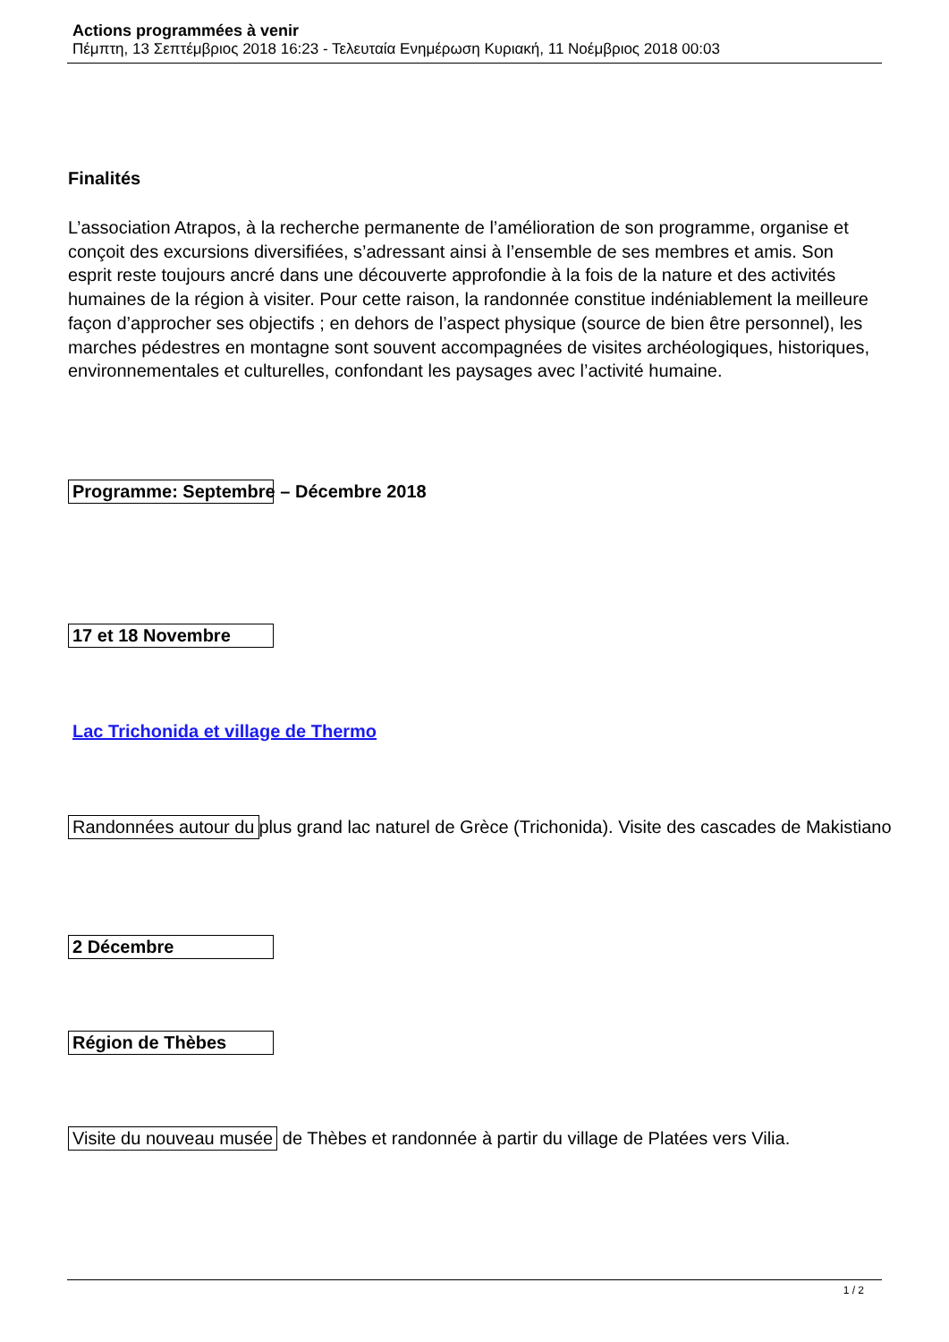Actions programmées à venir
Πέμπτη, 13 Σεπτέμβριος 2018 16:23 - Τελευταία Ενημέρωση Κυριακή, 11 Νοέμβριος 2018 00:03
Finalités
L’association Atrapos, à la recherche permanente de l’amélioration de son programme, organise et conçoit des excursions diversifiées, s’adressant ainsi à l’ensemble de ses membres et amis. Son esprit reste toujours ancré dans une découverte approfondie à la fois de la nature et des activités humaines de la région à visiter. Pour cette raison, la randonnée constitue indéniablement la meilleure façon d’approcher ses objectifs ; en dehors de l’aspect physique (source de bien être personnel), les marches pédestres en montagne sont souvent accompagnées de visites archéologiques, historiques, environnementales et culturelles, confondant les paysages avec l’activité humaine.
Programme: Septembre – Décembre 2018
17 et 18 Novembre
Lac Trichonida et village de Thermo
Randonnées autour du plus grand lac naturel de Grèce (Trichonida). Visite des cascades de Makistiano
2 Décembre
Région de Thèbes
Visite du nouveau musée de Thèbes et randonnée à partir du village de Platées vers Vilia.
1 / 2